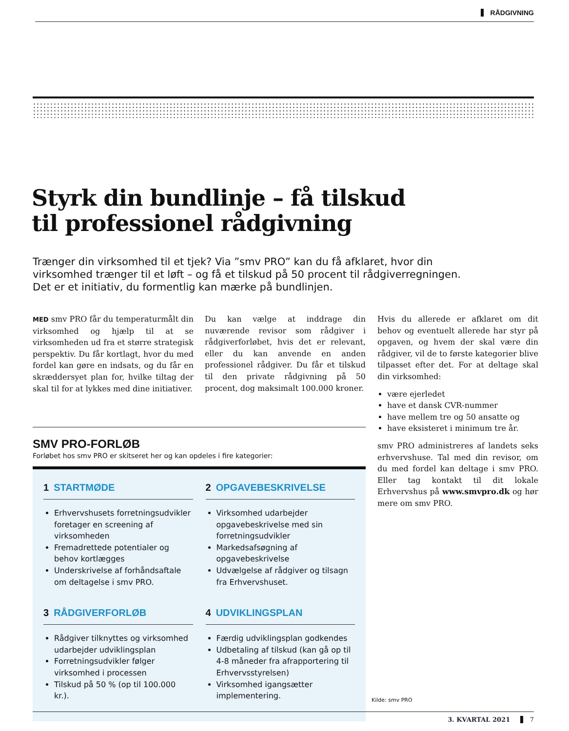RÅDGIVNING
Styrk din bundlinje – få tilskud til professionel rådgivning
Trænger din virksomhed til et tjek? Via ”smv PRO” kan du få afklaret, hvor din virksomhed trænger til et løft – og få et tilskud på 50 procent til rådgiverregningen. Det er et initiativ, du formentlig kan mærke på bundlinjen.
MED smv PRO får du temperaturmålt din virksomhed og hjælp til at se virksomheden ud fra et større strategisk perspektiv. Du får kortlagt, hvor du med fordel kan gøre en indsats, og du får en skræddersyet plan for, hvilke tiltag der skal til for at lykkes med dine initiativer.
Du kan vælge at inddrage din nuværende revisor som rådgiver i rådgiverforløbet, hvis det er relevant, eller du kan anvende en anden professionel rådgiver. Du får et tilskud til den private rådgivning på 50 procent, dog maksimalt 100.000 kroner.
Hvis du allerede er afklaret om dit behov og eventuelt allerede har styr på opgaven, og hvem der skal være din rådgiver, vil de to første kategorier blive tilpasset efter det. For at deltage skal din virksomhed:
være ejerledet
have et dansk CVR-nummer
have mellem tre og 50 ansatte og
have eksisteret i minimum tre år.
smv PRO administreres af landets seks erhvervshuse. Tal med din revisor, om du med fordel kan deltage i smv PRO. Eller tag kontakt til dit lokale Erhvervshus på www.smvpro.dk og hør mere om smv PRO.
SMV PRO-FORLØB
Forløbet hos smv PRO er skitseret her og kan opdeles i fire kategorier:
1 STARTMØDE
Erhvervshusets forretningsudvikler foretager en screening af virksomheden
Fremadrettede potentialer og behov kortlægges
Underskrivelse af forhåndsaftale om deltagelse i smv PRO.
2 OPGAVEBESKRIVELSE
Virksomhed udarbejder opgavebeskrivelse med sin forretningsudvikler
Markedsafsøgning af opgavebeskrivelse
Udvælgelse af rådgiver og tilsagn fra Erhvervshuset.
3 RÅDGIVERFORLØB
Rådgiver tilknyttes og virksomhed udarbejder udviklingsplan
Forretningsudvikler følger virksomhed i processen
Tilskud på 50 % (op til 100.000 kr.).
4 UDVIKLINGSPLAN
Færdig udviklingsplan godkendes
Udbetaling af tilskud (kan gå op til 4-8 måneder fra afrapportering til Erhvervsstyrelsen)
Virksomhed igangsætter implementering.
Kilde: smv PRO
3. KVARTAL 2021 7